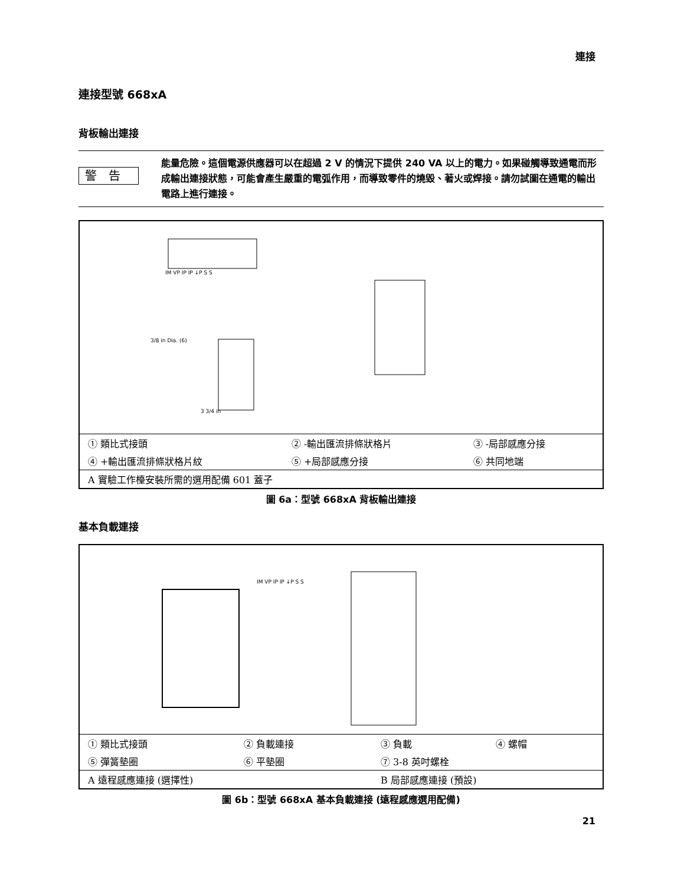連接
連接型號 668xA
背板輸出連接
警告
能量危險。這個電源供應器可以在超過 2 V 的情況下提供 240 VA 以上的電力。如果碰觸導致通電而形成輸出連接狀態，可能會產生嚴重的電弧作用，而導致零件的燒毀、著火或焊接。請勿試圖在通電的輸出電路上進行連接。
IM VP IP IP ↓P S S
3/8 in Dia. (6)
3 3/4 in
| ① 類比式接頭 | ② -輸出匯流排條狀格片 | ③ -局部感應分接 |
| ④ +輸出匯流排條狀格片紋 | ⑤ +局部感應分接 | ⑥ 共同地端 |
| A 實驗工作檯安裝所需的選用配備 601 蓋子 | | |
圖 6a：型號 668xA 背板輸出連接
基本負載連接
IM VP IP IP ↓P S S
| ① 類比式接頭 | ② 負載連接 | ③ 負載 | ④ 螺帽 |
| ⑤ 彈簧墊圈 | ⑥ 平墊圈 | ⑦ 3-8 英吋螺栓 | |
| A 遠程感應連接 (選擇性) | | B 局部感應連接 (預設) | |
圖 6b：型號 668xA 基本負載連接 (遠程感應選用配備)
21